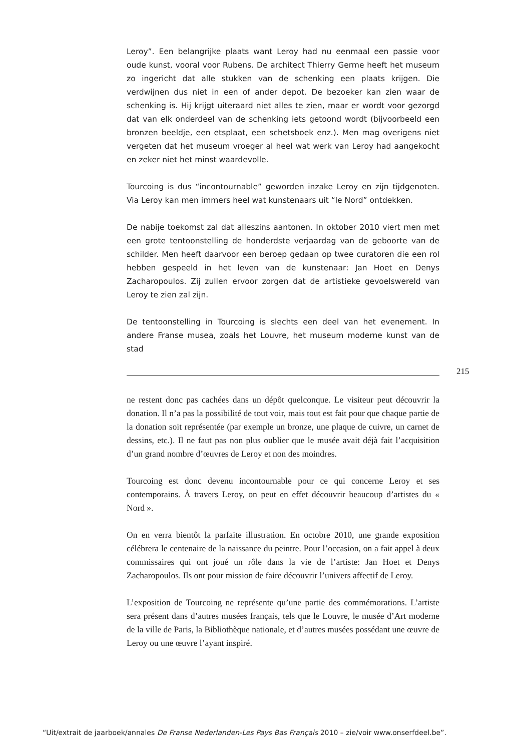Leroy”. Een belangrijke plaats want Leroy had nu eenmaal een passie voor oude kunst, vooral voor Rubens. De architect Thierry Germe heeft het museum zo ingericht dat alle stukken van de schenking een plaats krijgen. Die verdwijnen dus niet in een of ander depot. De bezoeker kan zien waar de schenking is. Hij krijgt uiteraard niet alles te zien, maar er wordt voor gezorgd dat van elk onderdeel van de schenking iets getoond wordt (bijvoorbeeld een bronzen beeldje, een etsplaat, een schetsboek enz.). Men mag overigens niet vergeten dat het museum vroeger al heel wat werk van Leroy had aangekocht en zeker niet het minst waardevolle.
Tourcoing is dus “incontournable” geworden inzake Leroy en zijn tijdgenoten. Via Leroy kan men immers heel wat kunstenaars uit “le Nord” ontdekken.
De nabije toekomst zal dat alleszins aantonen. In oktober 2010 viert men met een grote tentoonstelling de honderdste verjaardag van de geboorte van de schilder. Men heeft daarvoor een beroep gedaan op twee curatoren die een rol hebben gespeeld in het leven van de kunstenaar: Jan Hoet en Denys Zacharopoulos. Zij zullen ervoor zorgen dat de artistieke gevoelswereld van Leroy te zien zal zijn.
De tentoonstelling in Tourcoing is slechts een deel van het evenement. In andere Franse musea, zoals het Louvre, het museum moderne kunst van de stad
215
ne restent donc pas cachées dans un dépôt quelconque. Le visiteur peut découvrir la donation. Il n’a pas la possibilité de tout voir, mais tout est fait pour que chaque partie de la donation soit représentée (par exemple un bronze, une plaque de cuivre, un carnet de dessins, etc.). Il ne faut pas non plus oublier que le musée avait déjà fait l’acquisition d’un grand nombre d’œuvres de Leroy et non des moindres.
Tourcoing est donc devenu incontournable pour ce qui concerne Leroy et ses contemporains. À travers Leroy, on peut en effet découvrir beaucoup d’artistes du « Nord ».
On en verra bientôt la parfaite illustration. En octobre 2010, une grande exposition célébrera le centenaire de la naissance du peintre. Pour l’occasion, on a fait appel à deux commissaires qui ont joué un rôle dans la vie de l’artiste: Jan Hoet et Denys Zacharopoulos. Ils ont pour mission de faire découvrir l’univers affectif de Leroy.
L’exposition de Tourcoing ne représente qu’une partie des commémorations. L’artiste sera présent dans d’autres musées français, tels que le Louvre, le musée d’Art moderne de la ville de Paris, la Bibliothèque nationale, et d’autres musées possédant une œuvre de Leroy ou une œuvre l’ayant inspiré.
“Uit/extrait de jaarboek/annales De Franse Nederlanden-Les Pays Bas Français 2010 – zie/voir www.onserfdeel.be”.